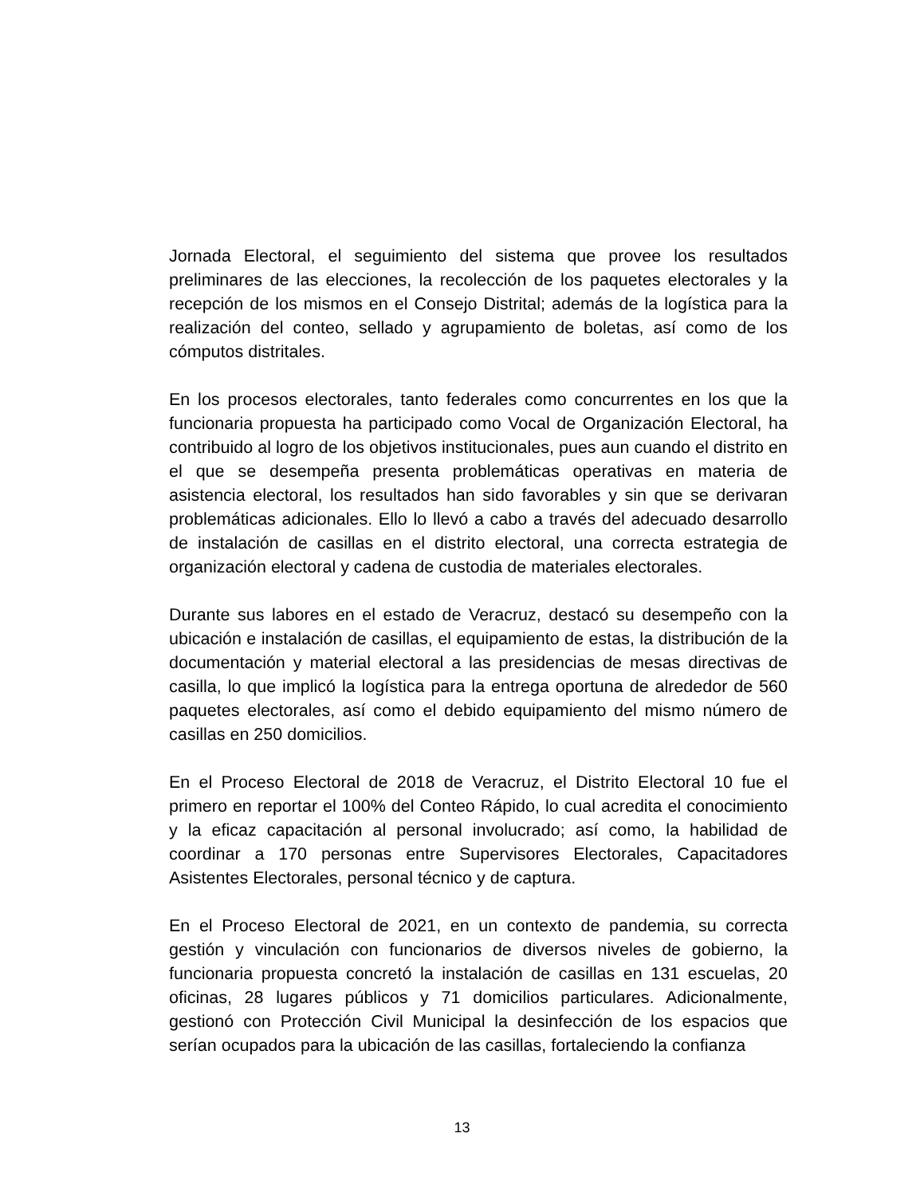Jornada Electoral, el seguimiento del sistema que provee los resultados preliminares de las elecciones, la recolección de los paquetes electorales y la recepción de los mismos en el Consejo Distrital; además de la logística para la realización del conteo, sellado y agrupamiento de boletas, así como de los cómputos distritales.
En los procesos electorales, tanto federales como concurrentes en los que la funcionaria propuesta ha participado como Vocal de Organización Electoral, ha contribuido al logro de los objetivos institucionales, pues aun cuando el distrito en el que se desempeña presenta problemáticas operativas en materia de asistencia electoral, los resultados han sido favorables y sin que se derivaran problemáticas adicionales. Ello lo llevó a cabo a través del adecuado desarrollo de instalación de casillas en el distrito electoral, una correcta estrategia de organización electoral y cadena de custodia de materiales electorales.
Durante sus labores en el estado de Veracruz, destacó su desempeño con la ubicación e instalación de casillas, el equipamiento de estas, la distribución de la documentación y material electoral a las presidencias de mesas directivas de casilla, lo que implicó la logística para la entrega oportuna de alrededor de 560 paquetes electorales, así como el debido equipamiento del mismo número de casillas en 250 domicilios.
En el Proceso Electoral de 2018 de Veracruz, el Distrito Electoral 10 fue el primero en reportar el 100% del Conteo Rápido, lo cual acredita el conocimiento y la eficaz capacitación al personal involucrado; así como, la habilidad de coordinar a 170 personas entre Supervisores Electorales, Capacitadores Asistentes Electorales, personal técnico y de captura.
En el Proceso Electoral de 2021, en un contexto de pandemia, su correcta gestión y vinculación con funcionarios de diversos niveles de gobierno, la funcionaria propuesta concretó la instalación de casillas en 131 escuelas, 20 oficinas, 28 lugares públicos y 71 domicilios particulares. Adicionalmente, gestionó con Protección Civil Municipal la desinfección de los espacios que serían ocupados para la ubicación de las casillas, fortaleciendo la confianza
13